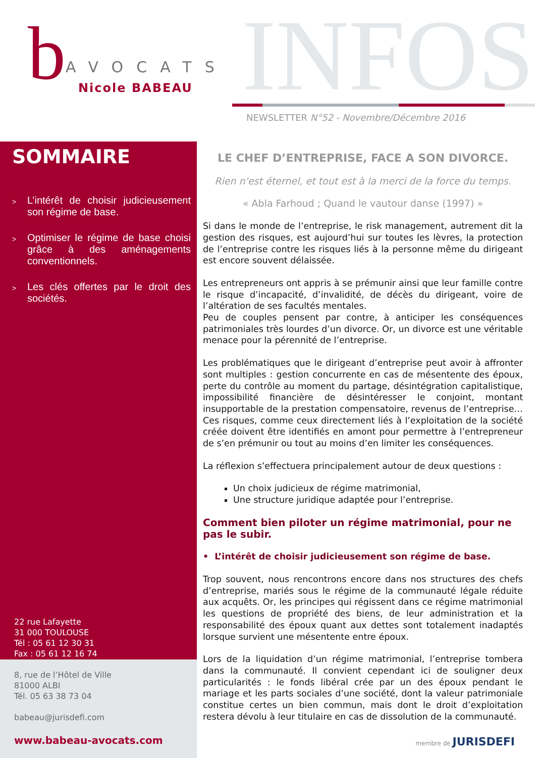INFOS
b
AVOCATS
Nicole BABEAU
NEWSLETTER N°52 - Novembre/Décembre 2016
SOMMAIRE
> L’intérêt de choisir judicieusement son régime de base.
> Optimiser le régime de base choisi grâce à des aménagements conventionnels.
> Les clés offertes par le droit des sociétés.
22 rue Lafayette
31 000 TOULOUSE
Tél : 05 61 12 30 31
Fax : 05 61 12 16 74
8, rue de l’Hôtel de Ville
81000 ALBI
Tél. 05 63 38 73 04
babeau@jurisdefi.com
www.babeau-avocats.com
LE CHEF D’ENTREPRISE, FACE A SON DIVORCE.
Rien n'est éternel, et tout est à la merci de la force du temps.
« Abla Farhoud ; Quand le vautour danse (1997) »
Si dans le monde de l’entreprise, le risk management, autrement dit la gestion des risques, est aujourd’hui sur toutes les lèvres, la protection de l’entreprise contre les risques liés à la personne même du dirigeant est encore souvent délaissée.
Les entrepreneurs ont appris à se prémunir ainsi que leur famille contre le risque d’incapacité, d’invalidité, de décès du dirigeant, voire de l’altération de ses facultés mentales.
Peu de couples pensent par contre, à anticiper les conséquences patrimoniales très lourdes d’un divorce. Or, un divorce est une véritable menace pour la pérennité de l’entreprise.
Les problématiques que le dirigeant d’entreprise peut avoir à affronter sont multiples : gestion concurrente en cas de mésentente des époux, perte du contrôle au moment du partage, désintégration capitalistique, impossibilité financière de désintéresser le conjoint, montant insupportable de la prestation compensatoire, revenus de l’entreprise… Ces risques, comme ceux directement liés à l’exploitation de la société créée doivent être identifiés en amont pour permettre à l’entrepreneur de s’en prémunir ou tout au moins d’en limiter les conséquences.
La réflexion s’effectuera principalement autour de deux questions :
Un choix judicieux de régime matrimonial,
Une structure juridique adaptée pour l’entreprise.
Comment bien piloter un régime matrimonial, pour ne pas le subir.
• L’intérêt de choisir judicieusement son régime de base.
Trop souvent, nous rencontrons encore dans nos structures des chefs d’entreprise, mariés sous le régime de la communauté légale réduite aux acquêts. Or, les principes qui régissent dans ce régime matrimonial les questions de propriété des biens, de leur administration et la responsabilité des époux quant aux dettes sont totalement inadaptés lorsque survient une mésentente entre époux.
Lors de la liquidation d’un régime matrimonial, l’entreprise tombera dans la communauté. Il convient cependant ici de souligner deux particularités : le fonds libéral crée par un des époux pendant le mariage et les parts sociales d’une société, dont la valeur patrimoniale constitue certes un bien commun, mais dont le droit d’exploitation restera dévolu à leur titulaire en cas de dissolution de la communauté.
membre de JURISDEFI